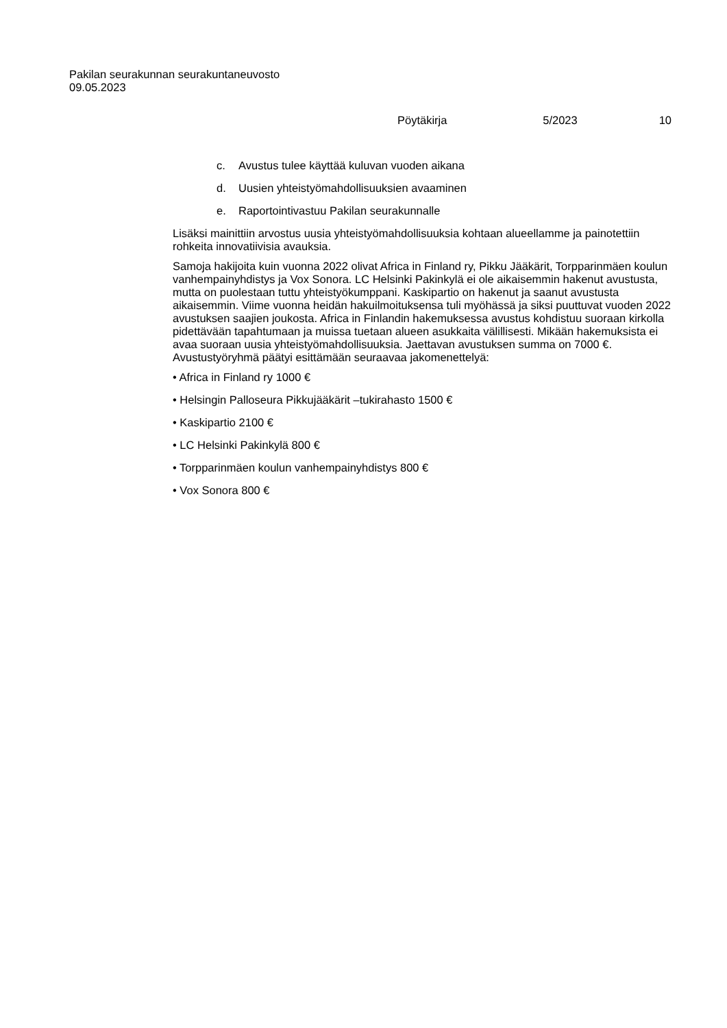Pakilan seurakunnan seurakuntaneuvosto
09.05.2023
Pöytäkirja 5/2023 10
c. Avustus tulee käyttää kuluvan vuoden aikana
d. Uusien yhteistyömahdollisuuksien avaaminen
e. Raportointivastuu Pakilan seurakunnalle
Lisäksi mainittiin arvostus uusia yhteistyömahdollisuuksia kohtaan alueellamme ja painotettiin rohkeita innovatiivisia avauksia.
Samoja hakijoita kuin vuonna 2022 olivat Africa in Finland ry, Pikku Jääkärit, Torpparinmäen koulun vanhempainyhdistys ja Vox Sonora. LC Helsinki Pakinkylä ei ole aikaisemmin hakenut avustusta, mutta on puolestaan tuttu yhteistyökumppani. Kaskipartio on hakenut ja saanut avustusta aikaisemmin. Viime vuonna heidän hakuilmoituksensa tuli myöhässä ja siksi puuttuvat vuoden 2022 avustuksen saajien joukosta. Africa in Finlandin hakemuksessa avustus kohdistuu suoraan kirkolla pidettävään tapahtumaan ja muissa tuetaan alueen asukkaita välillisesti. Mikään hakemuksista ei avaa suoraan uusia yhteistyömahdollisuuksia. Jaettavan avustuksen summa on 7000 €. Avustustyöryhmä päätyi esittämään seuraavaa jakomenettelyä:
• Africa in Finland ry 1000 €
• Helsingin Palloseura Pikkujääkärit –tukirahasto 1500 €
• Kaskipartio 2100 €
• LC Helsinki Pakinkylä 800 €
• Torpparinmäen koulun vanhempainyhdistys 800 €
• Vox Sonora 800 €